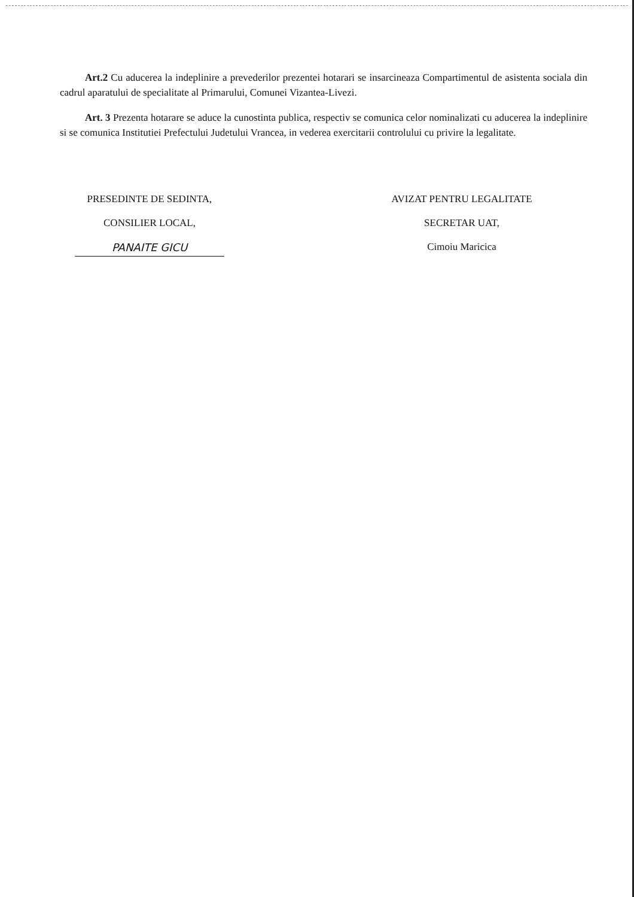Art.2 Cu aducerea la indeplinire a prevederilor prezentei hotarari se insarcineaza Compartimentul de asistenta sociala din cadrul aparatului de specialitate al Primarului, Comunei Vizantea-Livezi.
Art. 3 Prezenta hotarare se aduce la cunostinta publica, respectiv se comunica celor nominalizati cu aducerea la indeplinire si se comunica Institutiei Prefectului Judetului Vrancea, in vederea exercitarii controlului cu privire la legalitate.
PRESEDINTE DE SEDINTA,
CONSILIER LOCAL,
PANAITE GICU
AVIZAT PENTRU LEGALITATE
SECRETAR UAT,
Cimoiu Maricica